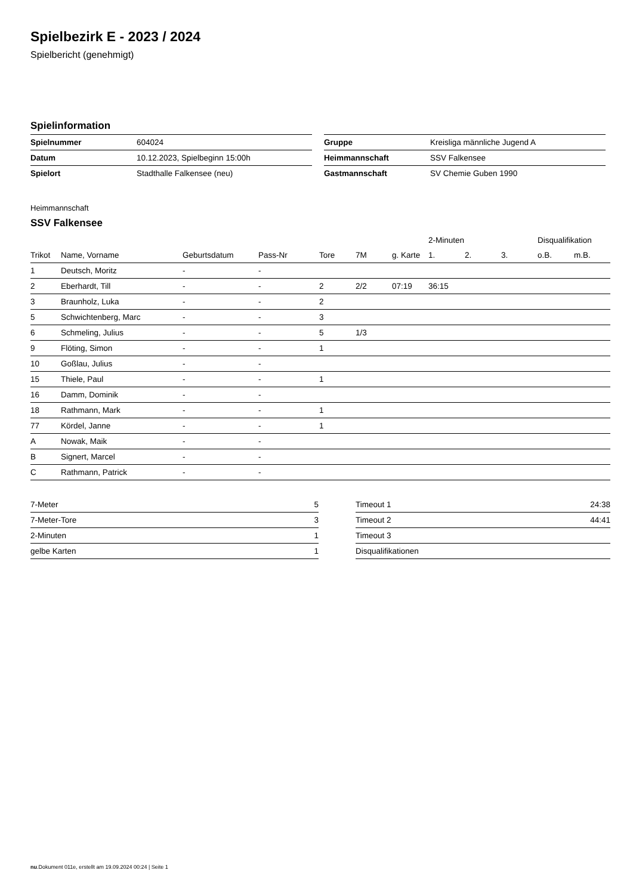Spielbezirk E - 2023 / 2024
Spielbericht (genehmigt)
Spielinformation
| Spielnummer | 604024 |
| Datum | 10.12.2023, Spielbeginn 15:00h |
| Spielort | Stadthalle Falkensee (neu) |
| Gruppe | Kreisliga männliche Jugend A |
| Heimmannschaft | SSV Falkensee |
| Gastmannschaft | SV Chemie Guben 1990 |
Heimmannschaft
SSV Falkensee
| | | | | | | | 2-Minuten | | | Disqualifikation | |
| --- | --- | --- | --- | --- | --- | --- | --- | --- | --- | --- | --- |
| Trikot | Name, Vorname | Geburtsdatum | Pass-Nr | Tore | 7M | g. Karte | 1. | 2. | 3. | o.B. | m.B. |
| 1 | Deutsch, Moritz | - | - | | | | | | | | |
| 2 | Eberhardt, Till | - | - | 2 | 2/2 | 07:19 | 36:15 | | | | |
| 3 | Braunholz, Luka | - | - | 2 | | | | | | | |
| 5 | Schwichtenberg, Marc | - | - | 3 | | | | | | | |
| 6 | Schmeling, Julius | - | - | 5 | 1/3 | | | | | | |
| 9 | Flöting, Simon | - | - | 1 | | | | | | | |
| 10 | Goßlau, Julius | - | - | | | | | | | | |
| 15 | Thiele, Paul | - | - | 1 | | | | | | | |
| 16 | Damm, Dominik | - | - | | | | | | | | |
| 18 | Rathmann, Mark | - | - | 1 | | | | | | | |
| 77 | Kördel, Janne | - | - | 1 | | | | | | | |
| A | Nowak, Maik | - | - | | | | | | | | |
| B | Signert, Marcel | - | - | | | | | | | | |
| C | Rathmann, Patrick | - | - | | | | | | | | |
| 7-Meter | 5 |
| 7-Meter-Tore | 3 |
| 2-Minuten | 1 |
| gelbe Karten | 1 |
| Timeout 1 | 24:38 |
| Timeout 2 | 44:41 |
| Timeout 3 | |
| Disqualifikationen | |
nu.Dokument 011e, erstellt am 19.09.2024 00:24 | Seite 1